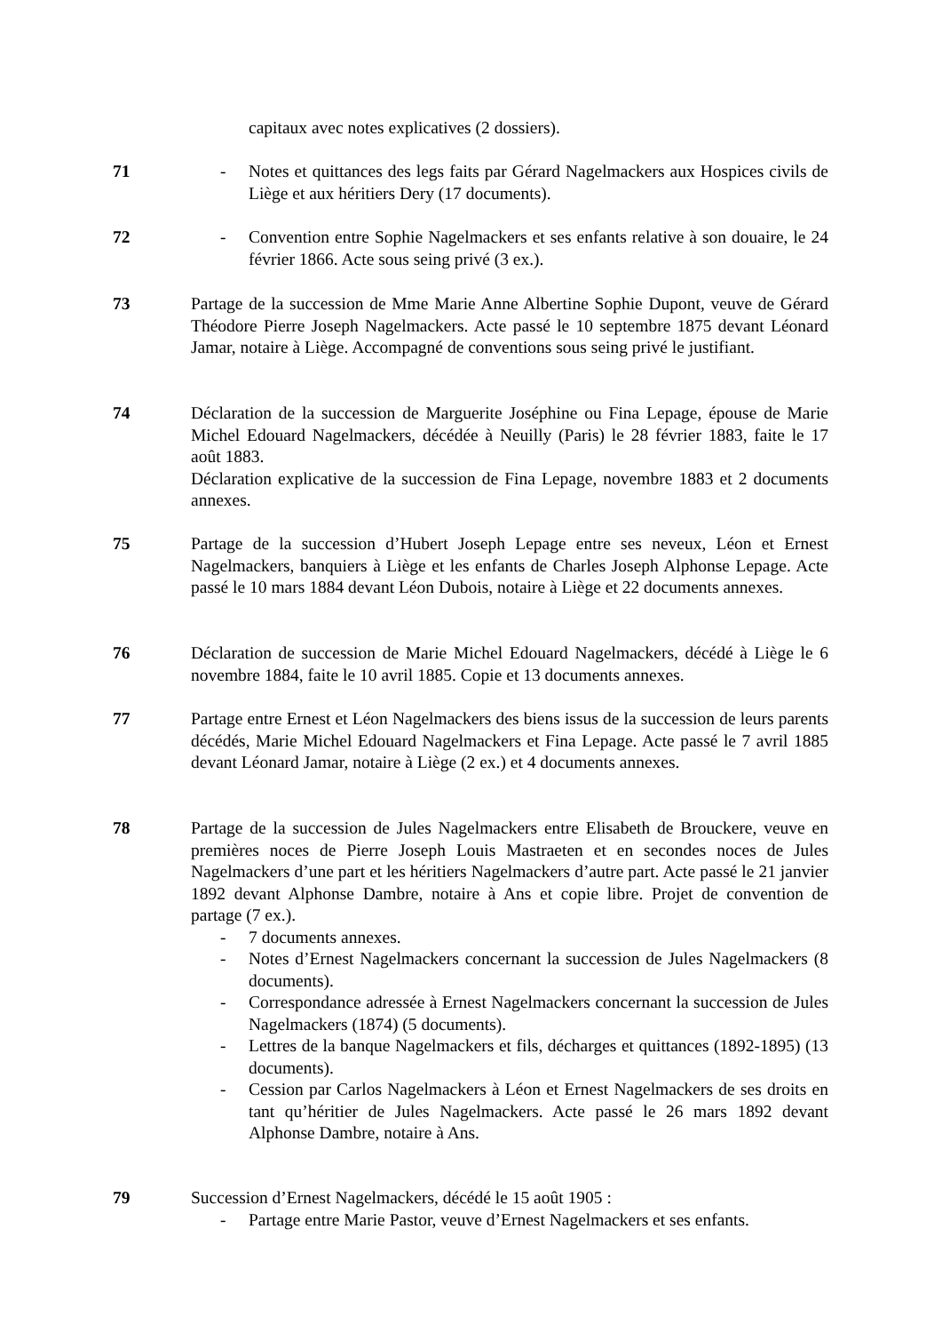capitaux avec notes explicatives (2 dossiers).
71 - Notes et quittances des legs faits par Gérard Nagelmackers aux Hospices civils de Liège et aux héritiers Dery (17 documents).
72 - Convention entre Sophie Nagelmackers et ses enfants relative à son douaire, le 24 février 1866. Acte sous seing privé (3 ex.).
73 Partage de la succession de Mme Marie Anne Albertine Sophie Dupont, veuve de Gérard Théodore Pierre Joseph Nagelmackers. Acte passé le 10 septembre 1875 devant Léonard Jamar, notaire à Liège. Accompagné de conventions sous seing privé le justifiant.
74 Déclaration de la succession de Marguerite Joséphine ou Fina Lepage, épouse de Marie Michel Edouard Nagelmackers, décédée à Neuilly (Paris) le 28 février 1883, faite le 17 août 1883.
Déclaration explicative de la succession de Fina Lepage, novembre 1883 et 2 documents annexes.
75 Partage de la succession d’Hubert Joseph Lepage entre ses neveux, Léon et Ernest Nagelmackers, banquiers à Liège et les enfants de Charles Joseph Alphonse Lepage. Acte passé le 10 mars 1884 devant Léon Dubois, notaire à Liège et 22 documents annexes.
76 Déclaration de succession de Marie Michel Edouard Nagelmackers, décédé à Liège le 6 novembre 1884, faite le 10 avril 1885. Copie et 13 documents annexes.
77 Partage entre Ernest et Léon Nagelmackers des biens issus de la succession de leurs parents décédés, Marie Michel Edouard Nagelmackers et Fina Lepage. Acte passé le 7 avril 1885 devant Léonard Jamar, notaire à Liège (2 ex.) et 4 documents annexes.
78 Partage de la succession de Jules Nagelmackers entre Elisabeth de Brouckere, veuve en premières noces de Pierre Joseph Louis Mastraeten et en secondes noces de Jules Nagelmackers d’une part et les héritiers Nagelmackers d’autre part. Acte passé le 21 janvier 1892 devant Alphonse Dambre, notaire à Ans et copie libre. Projet de convention de partage (7 ex.).
- 7 documents annexes.
- Notes d’Ernest Nagelmackers concernant la succession de Jules Nagelmackers (8 documents).
- Correspondance adressée à Ernest Nagelmackers concernant la succession de Jules Nagelmackers (1874) (5 documents).
- Lettres de la banque Nagelmackers et fils, décharges et quittances (1892-1895) (13 documents).
- Cession par Carlos Nagelmackers à Léon et Ernest Nagelmackers de ses droits en tant qu’héritier de Jules Nagelmackers. Acte passé le 26 mars 1892 devant Alphonse Dambre, notaire à Ans.
79 Succession d’Ernest Nagelmackers, décédé le 15 août 1905 :
- Partage entre Marie Pastor, veuve d’Ernest Nagelmackers et ses enfants.